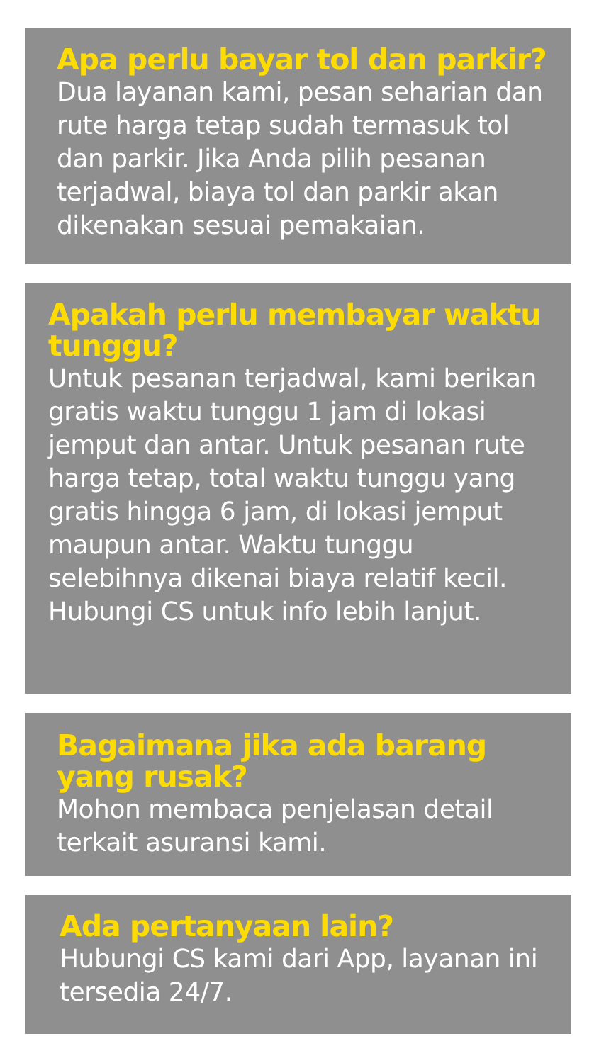Apa perlu bayar tol dan parkir?
Dua layanan kami, pesan seharian dan rute harga tetap sudah termasuk tol dan parkir. Jika Anda pilih pesanan terjadwal, biaya tol dan parkir akan dikenakan sesuai pemakaian.
Apakah perlu membayar waktu tunggu?
Untuk pesanan terjadwal, kami berikan gratis waktu tunggu 1 jam di lokasi jemput dan antar. Untuk pesanan rute harga tetap, total waktu tunggu yang gratis hingga 6 jam, di lokasi jemput maupun antar. Waktu tunggu selebihnya dikenai biaya relatif kecil. Hubungi CS untuk info lebih lanjut.
Bagaimana jika ada barang yang rusak?
Mohon membaca penjelasan detail terkait asuransi kami.
Ada pertanyaan lain?
Hubungi CS kami dari App, layanan ini tersedia 24/7.